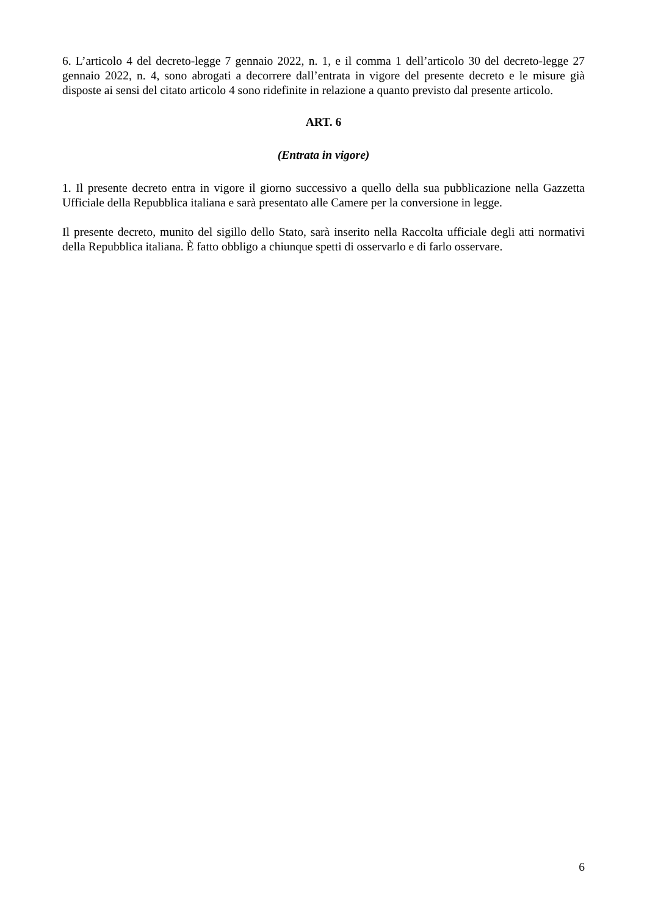6. L’articolo 4 del decreto-legge 7 gennaio 2022, n. 1, e il comma 1 dell’articolo 30 del decreto-legge 27 gennaio 2022, n. 4, sono abrogati a decorrere dall’entrata in vigore del presente decreto e le misure già disposte ai sensi del citato articolo 4 sono ridefinite in relazione a quanto previsto dal presente articolo.
ART. 6
(Entrata in vigore)
1. Il presente decreto entra in vigore il giorno successivo a quello della sua pubblicazione nella Gazzetta Ufficiale della Repubblica italiana e sarà presentato alle Camere per la conversione in legge.
Il presente decreto, munito del sigillo dello Stato, sarà inserito nella Raccolta ufficiale degli atti normativi della Repubblica italiana. È fatto obbligo a chiunque spetti di osservarlo e di farlo osservare.
6